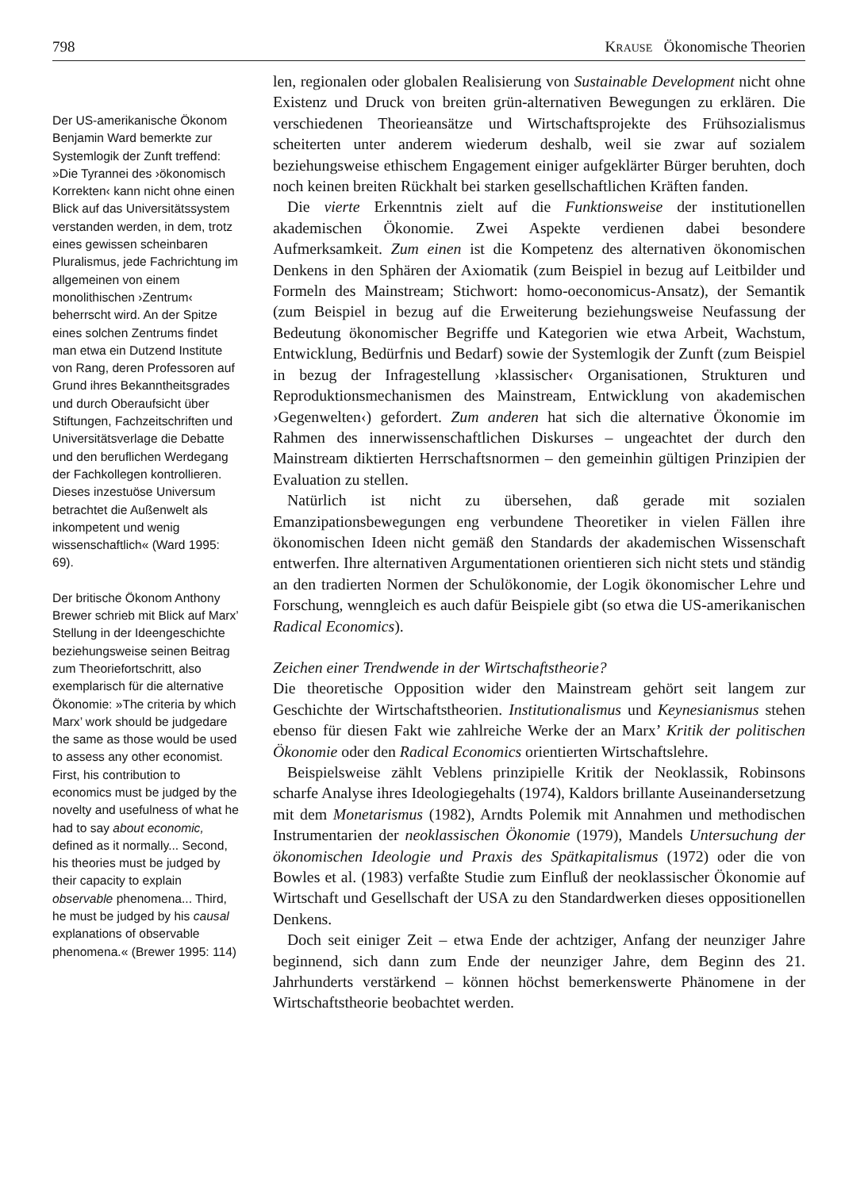798 KRAUSE Ökonomische Theorien
Der US-amerikanische Ökonom Benjamin Ward bemerkte zur Systemlogik der Zunft treffend: »Die Tyrannei des ›ökonomisch Korrekten‹ kann nicht ohne einen Blick auf das Universitätssystem verstanden werden, in dem, trotz eines gewissen scheinbaren Pluralismus, jede Fachrichtung im allgemeinen von einem monolithischen ›Zentrum‹ beherrscht wird. An der Spitze eines solchen Zentrums findet man etwa ein Dutzend Institute von Rang, deren Professoren auf Grund ihres Bekanntheitsgrades und durch Oberaufsicht über Stiftungen, Fachzeitschriften und Universitätsverlage die Debatte und den beruflichen Werdegang der Fachkollegen kontrollieren. Dieses inzestuöse Universum betrachtet die Außenwelt als inkompetent und wenig wissenschaftlich« (Ward 1995: 69).
Der britische Ökonom Anthony Brewer schrieb mit Blick auf Marx’ Stellung in der Ideengeschichte beziehungsweise seinen Beitrag zum Theoriefortschritt, also exemplarisch für die alternative Ökonomie: »The criteria by which Marx’ work should be judgedare the same as those would be used to assess any other economist. First, his contribution to economics must be judged by the novelty and usefulness of what he had to say about economic, defined as it normally... Second, his theories must be judged by their capacity to explain observable phenomena... Third, he must be judged by his causal explanations of observable phenomena.« (Brewer 1995: 114)
len, regionalen oder globalen Realisierung von Sustainable Development nicht ohne Existenz und Druck von breiten grün-alternativen Bewegungen zu erklären. Die verschiedenen Theorieansätze und Wirtschaftsprojekte des Frühsozialismus scheiterten unter anderem wiederum deshalb, weil sie zwar auf sozialem beziehungsweise ethischem Engagement einiger aufgeklärter Bürger beruhten, doch noch keinen breiten Rückhalt bei starken gesellschaftlichen Kräften fanden.
Die vierte Erkenntnis zielt auf die Funktionsweise der institutionellen akademischen Ökonomie. Zwei Aspekte verdienen dabei besondere Aufmerksamkeit. Zum einen ist die Kompetenz des alternativen ökonomischen Denkens in den Sphären der Axiomatik (zum Beispiel in bezug auf Leitbilder und Formeln des Mainstream; Stichwort: homo-oeconomicus-Ansatz), der Semantik (zum Beispiel in bezug auf die Erweiterung beziehungsweise Neufassung der Bedeutung ökonomischer Begriffe und Kategorien wie etwa Arbeit, Wachstum, Entwicklung, Bedürfnis und Bedarf) sowie der Systemlogik der Zunft (zum Beispiel in bezug der Infragestellung ›klassischer‹ Organisationen, Strukturen und Reproduktionsmechanismen des Mainstream, Entwicklung von akademischen ›Gegenwelten‹) gefordert. Zum anderen hat sich die alternative Ökonomie im Rahmen des innerwissenschaftlichen Diskurses – ungeachtet der durch den Mainstream diktierten Herrschaftsnormen – den gemeinhin gültigen Prinzipien der Evaluation zu stellen.
Natürlich ist nicht zu übersehen, daß gerade mit sozialen Emanzipationsbewegungen eng verbundene Theoretiker in vielen Fällen ihre ökonomischen Ideen nicht gemäß den Standards der akademischen Wissenschaft entwerfen. Ihre alternativen Argumentationen orientieren sich nicht stets und ständig an den tradierten Normen der Schulökonomie, der Logik ökonomischer Lehre und Forschung, wenngleich es auch dafür Beispiele gibt (so etwa die US-amerikanischen Radical Economics).
Zeichen einer Trendwende in der Wirtschaftstheorie?
Die theoretische Opposition wider den Mainstream gehört seit langem zur Geschichte der Wirtschaftstheorien. Institutionalismus und Keynesianismus stehen ebenso für diesen Fakt wie zahlreiche Werke der an Marx’ Kritik der politischen Ökonomie oder den Radical Economics orientierten Wirtschaftslehre.
Beispielsweise zählt Veblens prinzipielle Kritik der Neoklassik, Robinsons scharfe Analyse ihres Ideologiegehalts (1974), Kaldors brillante Auseinandersetzung mit dem Monetarismus (1982), Arndts Polemik mit Annahmen und methodischen Instrumentarien der neoklassischen Ökonomie (1979), Mandels Untersuchung der ökonomischen Ideologie und Praxis des Spätkapitalismus (1972) oder die von Bowles et al. (1983) verfaßte Studie zum Einfluß der neoklassischer Ökonomie auf Wirtschaft und Gesellschaft der USA zu den Standardwerken dieses oppositionellen Denkens.
Doch seit einiger Zeit – etwa Ende der achtziger, Anfang der neunziger Jahre beginnend, sich dann zum Ende der neunziger Jahre, dem Beginn des 21. Jahrhunderts verstärkend – können höchst bemerkenswerte Phänomene in der Wirtschaftstheorie beobachtet werden.